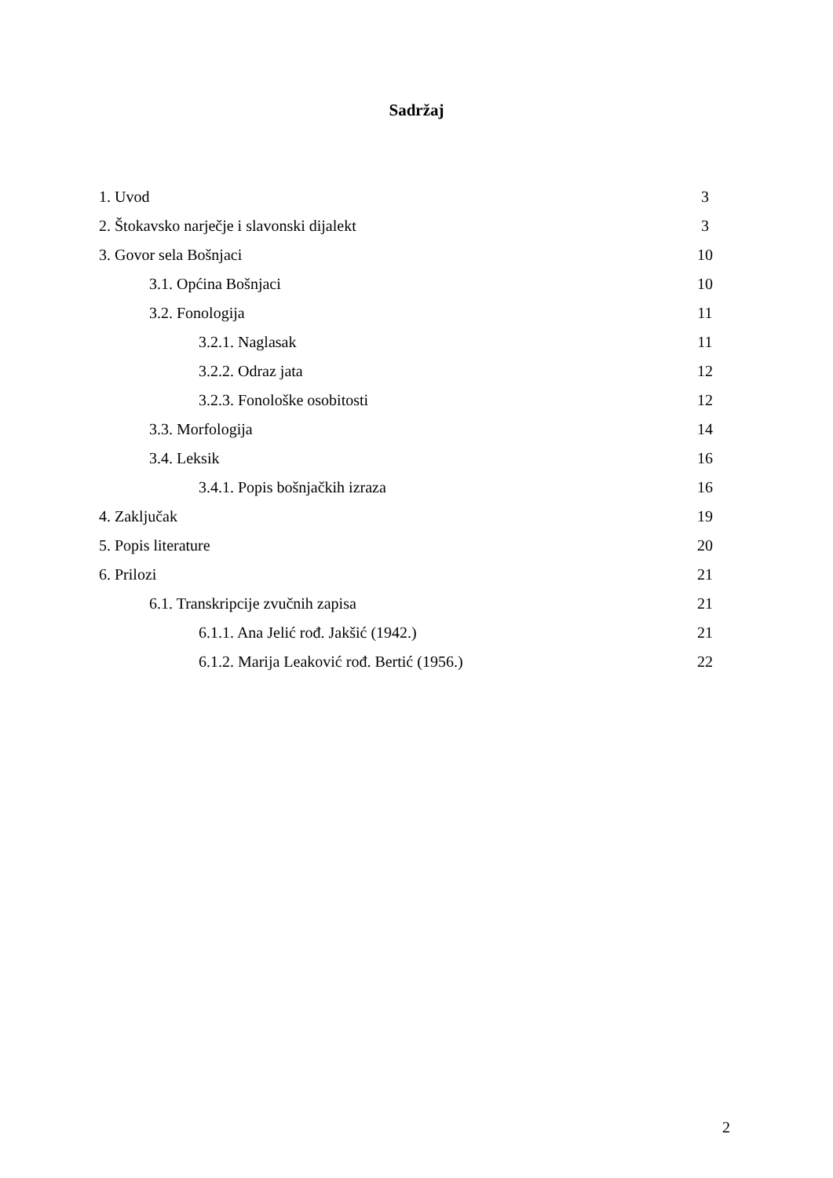Sadržaj
1. Uvod 3
2. Štokavsko narječje i slavonski dijalekt 3
3. Govor sela Bošnjaci 10
3.1. Općina Bošnjaci 10
3.2. Fonologija 11
3.2.1. Naglasak 11
3.2.2. Odraz jata 12
3.2.3. Fonološke osobitosti 12
3.3. Morfologija 14
3.4. Leksik 16
3.4.1. Popis bošnjačkih izraza 16
4. Zaključak 19
5. Popis literature 20
6. Prilozi 21
6.1. Transkripcije zvučnih zapisa 21
6.1.1. Ana Jelić rođ. Jakšić (1942.) 21
6.1.2. Marija Leaković rođ. Bertić (1956.) 22
2